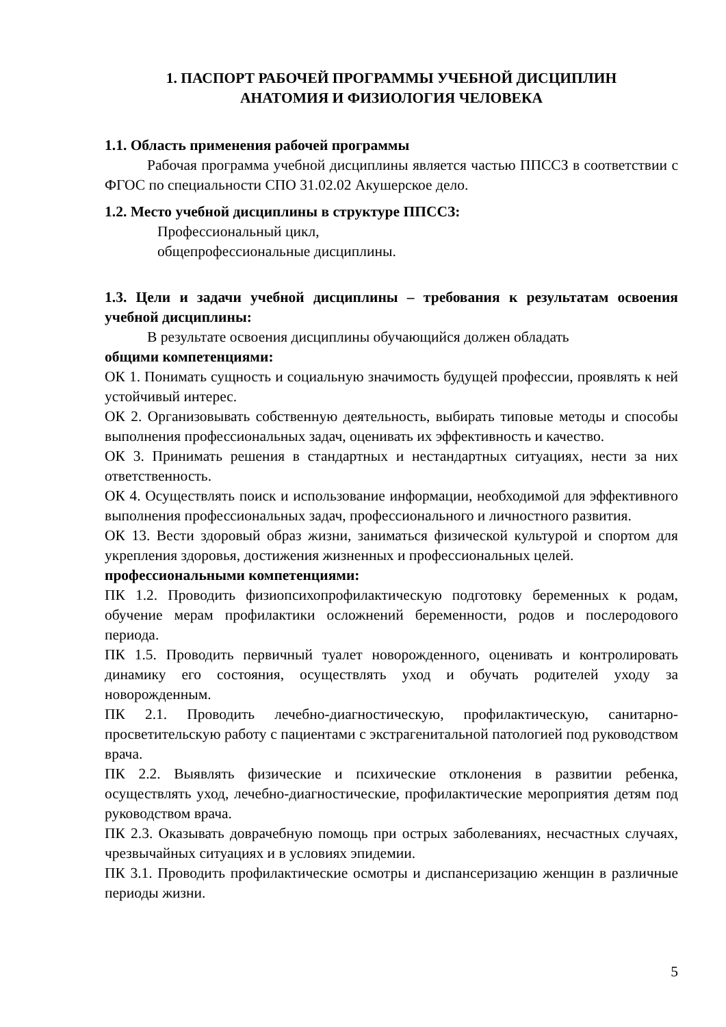1. ПАСПОРТ РАБОЧЕЙ ПРОГРАММЫ УЧЕБНОЙ ДИСЦИПЛИН
АНАТОМИЯ И ФИЗИОЛОГИЯ ЧЕЛОВЕКА
1.1. Область применения рабочей программы
Рабочая программа учебной дисциплины является частью ППССЗ в соответствии с ФГОС по специальности СПО 31.02.02 Акушерское дело.
1.2. Место учебной дисциплины в структуре ППССЗ:
Профессиональный цикл,
общепрофессиональные дисциплины.
1.3. Цели и задачи учебной дисциплины – требования к результатам освоения учебной дисциплины:
В результате освоения дисциплины обучающийся должен обладать
общими компетенциями:
ОК 1. Понимать сущность и социальную значимость будущей профессии, проявлять к ней устойчивый интерес.
ОК 2. Организовывать собственную деятельность, выбирать типовые методы и способы выполнения профессиональных задач, оценивать их эффективность и качество.
ОК 3. Принимать решения в стандартных и нестандартных ситуациях, нести за них ответственность.
ОК 4. Осуществлять поиск и использование информации, необходимой для эффективного выполнения профессиональных задач, профессионального и личностного развития.
ОК 13. Вести здоровый образ жизни, заниматься физической культурой и спортом для укрепления здоровья, достижения жизненных и профессиональных целей.
профессиональными компетенциями:
ПК 1.2. Проводить физиопсихопрофилактическую подготовку беременных к родам, обучение мерам профилактики осложнений беременности, родов и послеродового периода.
ПК 1.5. Проводить первичный туалет новорожденного, оценивать и контролировать динамику его состояния, осуществлять уход и обучать родителей уходу за новорожденным.
ПК 2.1. Проводить лечебно-диагностическую, профилактическую, санитарно-просветительскую работу с пациентами с экстрагенитальной патологией под руководством врача.
ПК 2.2. Выявлять физические и психические отклонения в развитии ребенка, осуществлять уход, лечебно-диагностические, профилактические мероприятия детям под руководством врача.
ПК 2.3. Оказывать доврачебную помощь при острых заболеваниях, несчастных случаях, чрезвычайных ситуациях и в условиях эпидемии.
ПК 3.1. Проводить профилактические осмотры и диспансеризацию женщин в различные периоды жизни.
5